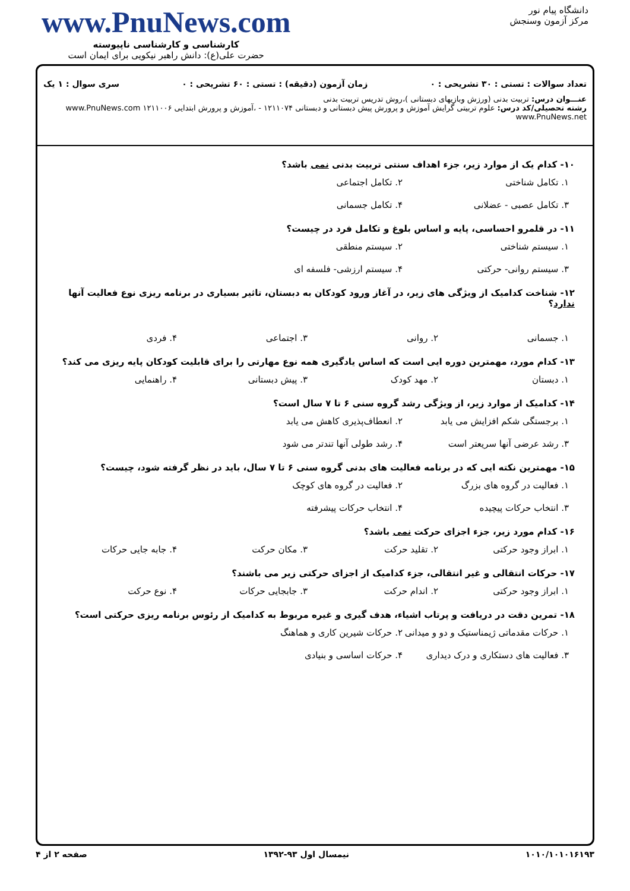دانشگاه پیام نور
مرکز آزمون وسنجش
www.PnuNews.com
کارشناسی و کارشناسی ناپیوسته
حضرت علی(ع): دانش راهبر نیکویی برای ایمان است
تعداد سوالات : تستی : ۳۰ تشریحی : ۰ زمان آزمون (دقیقه) : تستی : ۶۰ تشریحی : ۰ سری سوال : ۱ یک
عنـــوان درس: تربیت بدنی (ورزش وبازیهای دبستانی )،روش تدریس تربیت بدنی
رشته تحصیلی/کد درس: علوم تربیتی گرایش آموزش و پرورش پیش دبستانی و دبستانی ۱۲۱۱۰۷۴ - ،آموزش و پرورش ابتدایی ۱۲۱۱۰۰۶ www.PnuNews.com www.PnuNews.net
۱۰- کدام یک از موارد زیر، جزء اهداف سنتی تربیت بدنی نمی باشد؟
۱. تکامل شناختی ۲. تکامل اجتماعی ۳. تکامل عصبی - عضلانی ۴. تکامل جسمانی
۱۱- در قلمرو احساسی، پایه و اساس بلوغ و تکامل فرد در چیست؟
۱. سیستم شناختی ۲. سیستم منطقی ۳. سیستم روانی- حرکتی ۴. سیستم ارزشی- فلسفه ای
۱۲- شناخت کدامیک از ویژگی های زیر، در آغاز ورود کودکان به دبستان، تاثیر بسیاری در برنامه ریزی نوع فعالیت آنها ندارد؟
۱. جسمانی ۲. روانی ۳. اجتماعی ۴. فردی
۱۳- کدام مورد، مهمترین دوره ایی است که اساس یادگیری همه نوع مهارتی را برای قابلیت کودکان پایه ریزی می کند؟
۱. دبستان ۲. مهد کودک ۳. پیش دبستانی ۴. راهنمایی
۱۴- کدامیک از موارد زیر، از ویژگی رشد گروه سنی ۶ تا ۷ سال است؟
۱. برجستگی شکم افزایش می یابد ۲. انعطاف‌پذیری کاهش می یابد ۳. رشد عرضی آنها سریعتر است ۴. رشد طولی آنها تندتر می شود
۱۵- مهمترین نکته ایی که در برنامه فعالیت های بدنی گروه سنی ۶ تا ۷ سال، باید در نظر گرفته شود، چیست؟
۱. فعالیت در گروه های بزرگ ۲. فعالیت در گروه های کوچک ۳. انتخاب حرکات پیچیده ۴. انتخاب حرکات پیشرفته
۱۶- کدام مورد زیر، جزء اجزای حرکت نمی باشد؟
۱. ابراز وجود حرکتی ۲. تقلید حرکت ۳. مکان حرکت ۴. جابه جایی حرکات
۱۷- حرکات انتقالی و غیر انتقالی، جزء کدامیک از اجزای حرکتی زیر می باشند؟
۱. ابراز وجود حرکتی ۲. اندام حرکت ۳. جابجایی حرکات ۴. نوع حرکت
۱۸- تمرین دقت در دریافت و پرتاب اشیاء، هدف گیری و غیره مربوط به کدامیک از رئوس برنامه ریزی حرکتی است؟
۱. حرکات مقدماتی ژیمناستیک و دو و میدانی ۲. حرکات شیرین کاری و هماهنگ ۳. فعالیت های دستکاری و درک دیداری ۴. حرکات اساسی و بنیادی
۱۰۱۰/۱۰۱۰۱۶۱۹۳ نیمسال اول ۹۳-۱۳۹۲ صفحه ۲ از ۴